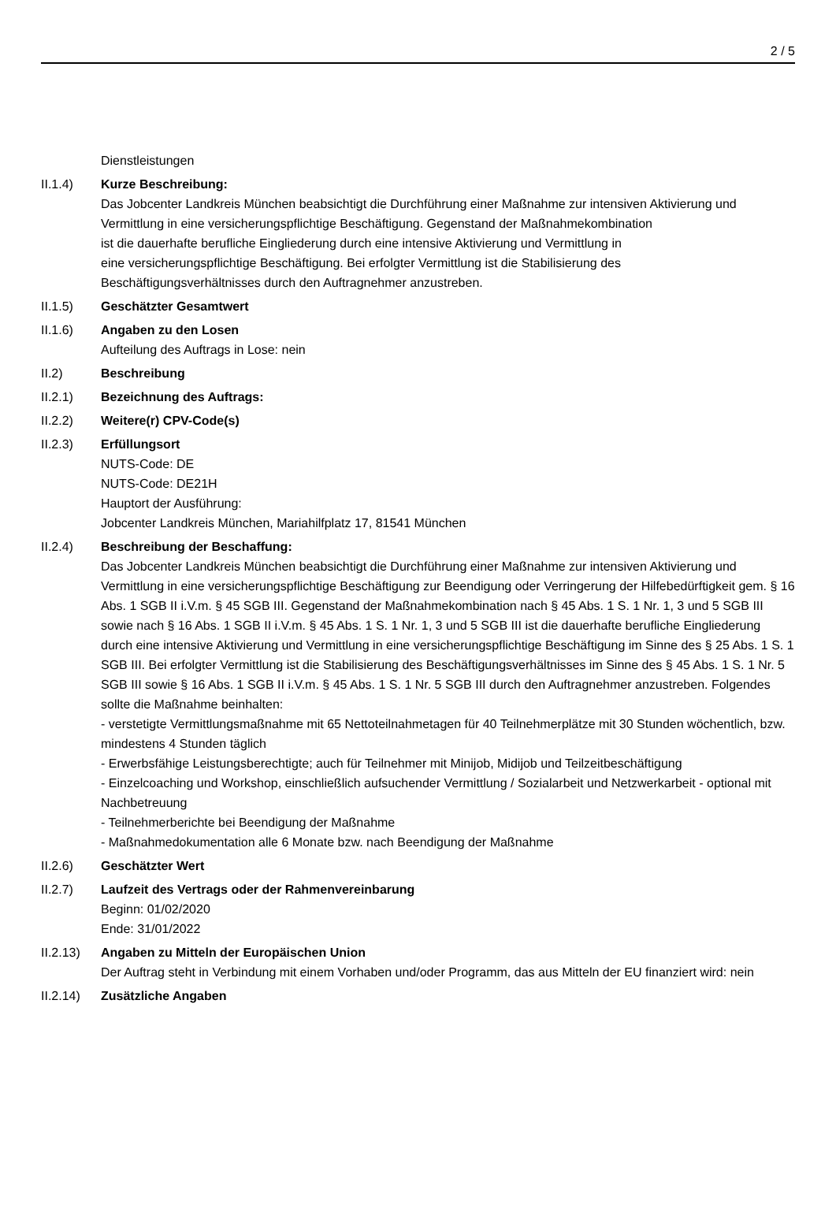2 / 5
Dienstleistungen
II.1.4) Kurze Beschreibung:
Das Jobcenter Landkreis München beabsichtigt die Durchführung einer Maßnahme zur intensiven Aktivierung und Vermittlung in eine versicherungspflichtige Beschäftigung. Gegenstand der Maßnahmekombination
ist die dauerhafte berufliche Eingliederung durch eine intensive Aktivierung und Vermittlung in
eine versicherungspflichtige Beschäftigung. Bei erfolgter Vermittlung ist die Stabilisierung des
Beschäftigungsverhältnisses durch den Auftragnehmer anzustreben.
II.1.5) Geschätzter Gesamtwert
II.1.6) Angaben zu den Losen
Aufteilung des Auftrags in Lose: nein
II.2) Beschreibung
II.2.1) Bezeichnung des Auftrags:
II.2.2) Weitere(r) CPV-Code(s)
II.2.3) Erfüllungsort
NUTS-Code: DE
NUTS-Code: DE21H
Hauptort der Ausführung:
Jobcenter Landkreis München, Mariahilfplatz 17, 81541 München
II.2.4) Beschreibung der Beschaffung:
Das Jobcenter Landkreis München beabsichtigt die Durchführung einer Maßnahme zur intensiven Aktivierung und Vermittlung in eine versicherungspflichtige Beschäftigung zur Beendigung oder Verringerung der Hilfebedürftigkeit gem. § 16 Abs. 1 SGB II i.V.m. § 45 SGB III. Gegenstand der Maßnahmekombination nach § 45 Abs. 1 S. 1 Nr. 1, 3 und 5 SGB III sowie nach § 16 Abs. 1 SGB II i.V.m. § 45 Abs. 1 S. 1 Nr. 1, 3 und 5 SGB III ist die dauerhafte berufliche Eingliederung durch eine intensive Aktivierung und Vermittlung in eine versicherungspflichtige Beschäftigung im Sinne des § 25 Abs. 1 S. 1 SGB III. Bei erfolgter Vermittlung ist die Stabilisierung des Beschäftigungsverhältnisses im Sinne des § 45 Abs. 1 S. 1 Nr. 5 SGB III sowie § 16 Abs. 1 SGB II i.V.m. § 45 Abs. 1 S. 1 Nr. 5 SGB III durch den Auftragnehmer anzustreben. Folgendes sollte die Maßnahme beinhalten:
- verstetigte Vermittlungsmaßnahme mit 65 Nettoteilnahmetagen für 40 Teilnehmerplätze mit 30 Stunden wöchentlich, bzw. mindestens 4 Stunden täglich
- Erwerbsfähige Leistungsberechtigte; auch für Teilnehmer mit Minijob, Midijob und Teilzeitbeschäftigung
- Einzelcoaching und Workshop, einschließlich aufsuchender Vermittlung / Sozialarbeit und Netzwerkarbeit - optional mit Nachbetreuung
- Teilnehmerberichte bei Beendigung der Maßnahme
- Maßnahmedokumentation alle 6 Monate bzw. nach Beendigung der Maßnahme
II.2.6) Geschätzter Wert
II.2.7) Laufzeit des Vertrags oder der Rahmenvereinbarung
Beginn: 01/02/2020
Ende: 31/01/2022
II.2.13)
Angaben zu Mitteln der Europäischen Union
Der Auftrag steht in Verbindung mit einem Vorhaben und/oder Programm, das aus Mitteln der EU finanziert wird: nein
II.2.14)
Zusätzliche Angaben